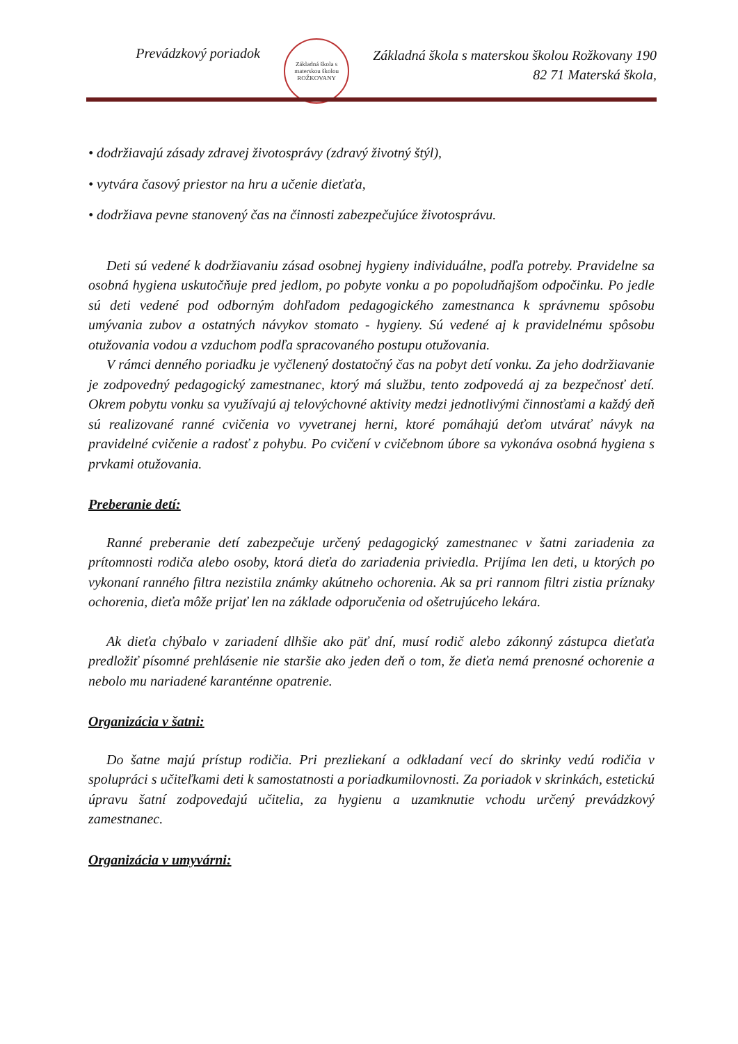Prevádzkový poriadok
Základná škola s materskou školou
ROŽKOVANY
Základná škola s materskou školou Rožkovany 190
82 71 Materská škola,
• dodržiavajú zásady zdravej životosprávy (zdravý životný štýl),
• vytvára časový priestor na hru a učenie dieťaťa,
• dodržiava pevne stanovený čas na činnosti zabezpečujúce životosprávu.
Deti sú vedené k dodržiavaniu zásad osobnej hygieny individuálne, podľa potreby. Pravidelne sa osobná hygiena uskutočňuje pred jedlom, po pobyte vonku a po popoludňajšom odpočinku. Po jedle sú deti vedené pod odborným dohľadom pedagogického zamestnanca k správnemu spôsobu umývania zubov a ostatných návykov stomato - hygieny. Sú vedené aj k pravidelnému spôsobu otužovania vodou a vzduchom podľa spracovaného postupu otužovania.
V rámci denného poriadku je vyčlenený dostatočný čas na pobyt detí vonku. Za jeho dodržiavanie je zodpovedný pedagogický zamestnanec, ktorý má službu, tento zodpovedá aj za bezpečnosť detí. Okrem pobytu vonku sa využívajú aj telovýchovné aktivity medzi jednotlivými činnosťami a každý deň sú realizované ranné cvičenia vo vyvetranej herni, ktoré pomáhajú deťom utvárať návyk na pravidelné cvičenie a radosť z pohybu. Po cvičení v cvičebnom úbore sa vykonáva osobná hygiena s prvkami otužovania.
Preberanie detí:
Ranné preberanie detí zabezpečuje určený pedagogický zamestnanec v šatni zariadenia za prítomnosti rodiča alebo osoby, ktorá dieťa do zariadenia priviedla. Prijíma len deti, u ktorých po vykonaní ranného filtra nezistila známky akútneho ochorenia. Ak sa pri rannom filtri zistia príznaky ochorenia, dieťa môže prijať len na základe odporučenia od ošetrujúceho lekára.
Ak dieťa chýbalo v zariadení dlhšie ako päť dní, musí rodič alebo zákonný zástupca dieťaťa predložiť písomné prehlásenie nie staršie ako jeden deň o tom, že dieťa nemá prenosné ochorenie a nebolo mu nariadené karanténne opatrenie.
Organizácia v šatni:
Do šatne majú prístup rodičia. Pri prezliekaní a odkladaní vecí do skrinky vedú rodičia v spolupráci s učiteľkami deti k samostatnosti a poriadkumilovnosti. Za poriadok v skrinkách, estetickú úpravu šatní zodpovedajú učitelia, za hygienu a uzamknutie vchodu určený prevádzkový zamestnanec.
Organizácia v umyvárni: